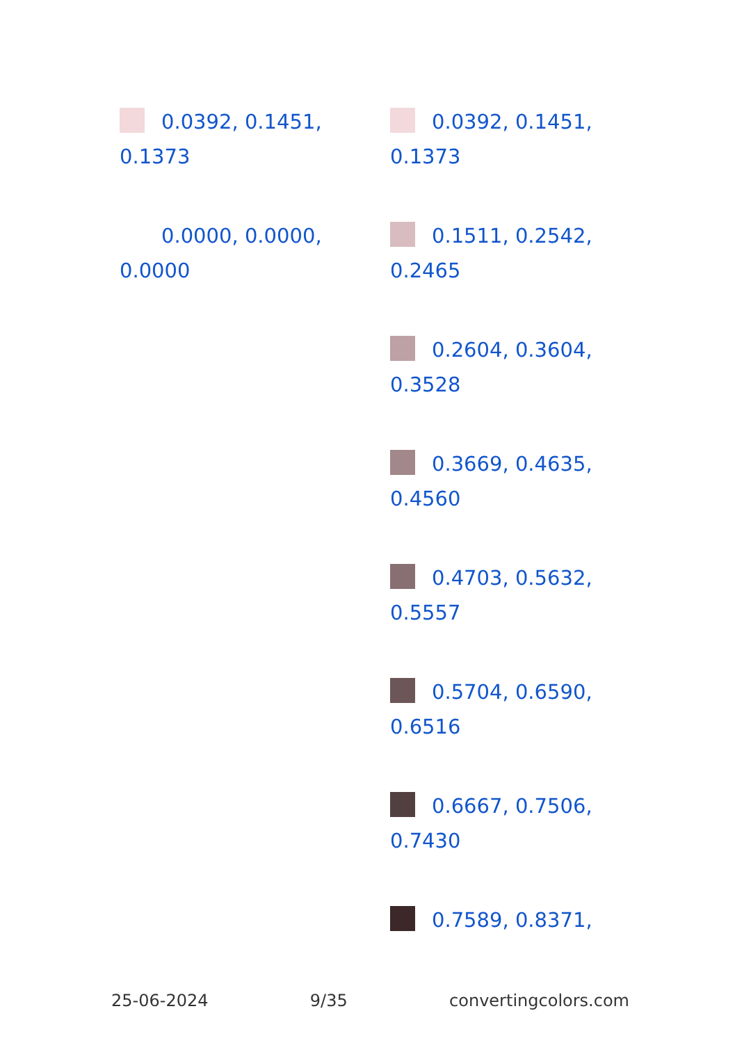0.0392, 0.1451, 0.1373
0.0000, 0.0000, 0.0000
0.0392, 0.1451, 0.1373
0.1511, 0.2542, 0.2465
0.2604, 0.3604, 0.3528
0.3669, 0.4635, 0.4560
0.4703, 0.5632, 0.5557
0.5704, 0.6590, 0.6516
0.6667, 0.7506, 0.7430
0.7589, 0.8371,
25-06-2024 9/35 convertingcolors.com